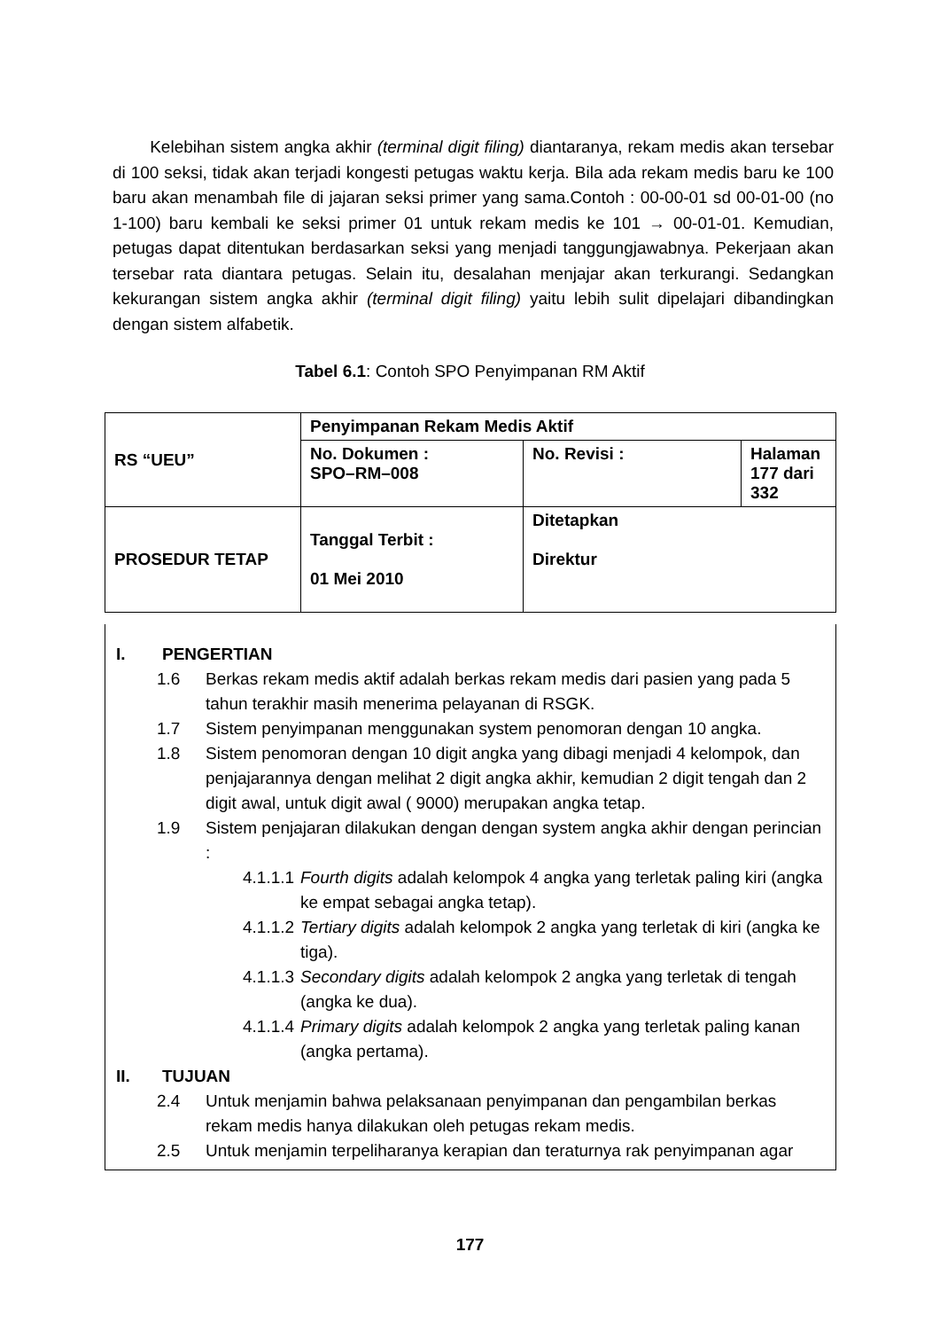Kelebihan sistem angka akhir (terminal digit filing) diantaranya, rekam medis akan tersebar di 100 seksi, tidak akan terjadi kongesti petugas waktu kerja. Bila ada rekam medis baru ke 100 baru akan menambah file di jajaran seksi primer yang sama.Contoh : 00-00-01 sd 00-01-00 (no 1-100) baru kembali ke seksi primer 01 untuk rekam medis ke 101 → 00-01-01. Kemudian, petugas dapat ditentukan berdasarkan seksi yang menjadi tanggungjawabnya. Pekerjaan akan tersebar rata diantara petugas. Selain itu, desalahan menjajar akan terkurangi. Sedangkan kekurangan sistem angka akhir (terminal digit filing) yaitu lebih sulit dipelajari dibandingkan dengan sistem alfabetik.
Tabel 6.1: Contoh SPO Penyimpanan RM Aktif
| RS “UEU” | Penyimpanan Rekam Medis Aktif | | |
| | No. Dokumen : SPO–RM–008 | No. Revisi : | Halaman 177 dari 332 |
| PROSEDUR TETAP | Tanggal Terbit : 01 Mei 2010 | Ditetapkan Direktur | |
I. PENGERTIAN
1.6 Berkas rekam medis aktif adalah berkas rekam medis dari pasien yang pada 5 tahun terakhir masih menerima pelayanan di RSGK.
1.7 Sistem penyimpanan menggunakan system penomoran dengan 10 angka.
1.8 Sistem penomoran dengan 10 digit angka yang dibagi menjadi 4 kelompok, dan penjajarannya dengan melihat 2 digit angka akhir, kemudian 2 digit tengah dan 2 digit awal, untuk digit awal ( 9000) merupakan angka tetap.
1.9 Sistem penjajaran dilakukan dengan dengan system angka akhir dengan perincian :
4.1.1.1 Fourth digits adalah kelompok 4 angka yang terletak paling kiri (angka ke empat sebagai angka tetap).
4.1.1.2 Tertiary digits adalah kelompok 2 angka yang terletak di kiri (angka ke tiga).
4.1.1.3 Secondary digits adalah kelompok 2 angka yang terletak di tengah (angka ke dua).
4.1.1.4 Primary digits adalah kelompok 2 angka yang terletak paling kanan (angka pertama).
II. TUJUAN
2.4 Untuk menjamin bahwa pelaksanaan penyimpanan dan pengambilan berkas rekam medis hanya dilakukan oleh petugas rekam medis.
2.5 Untuk menjamin terpeliharanya kerapian dan teraturnya rak penyimpanan agar
177